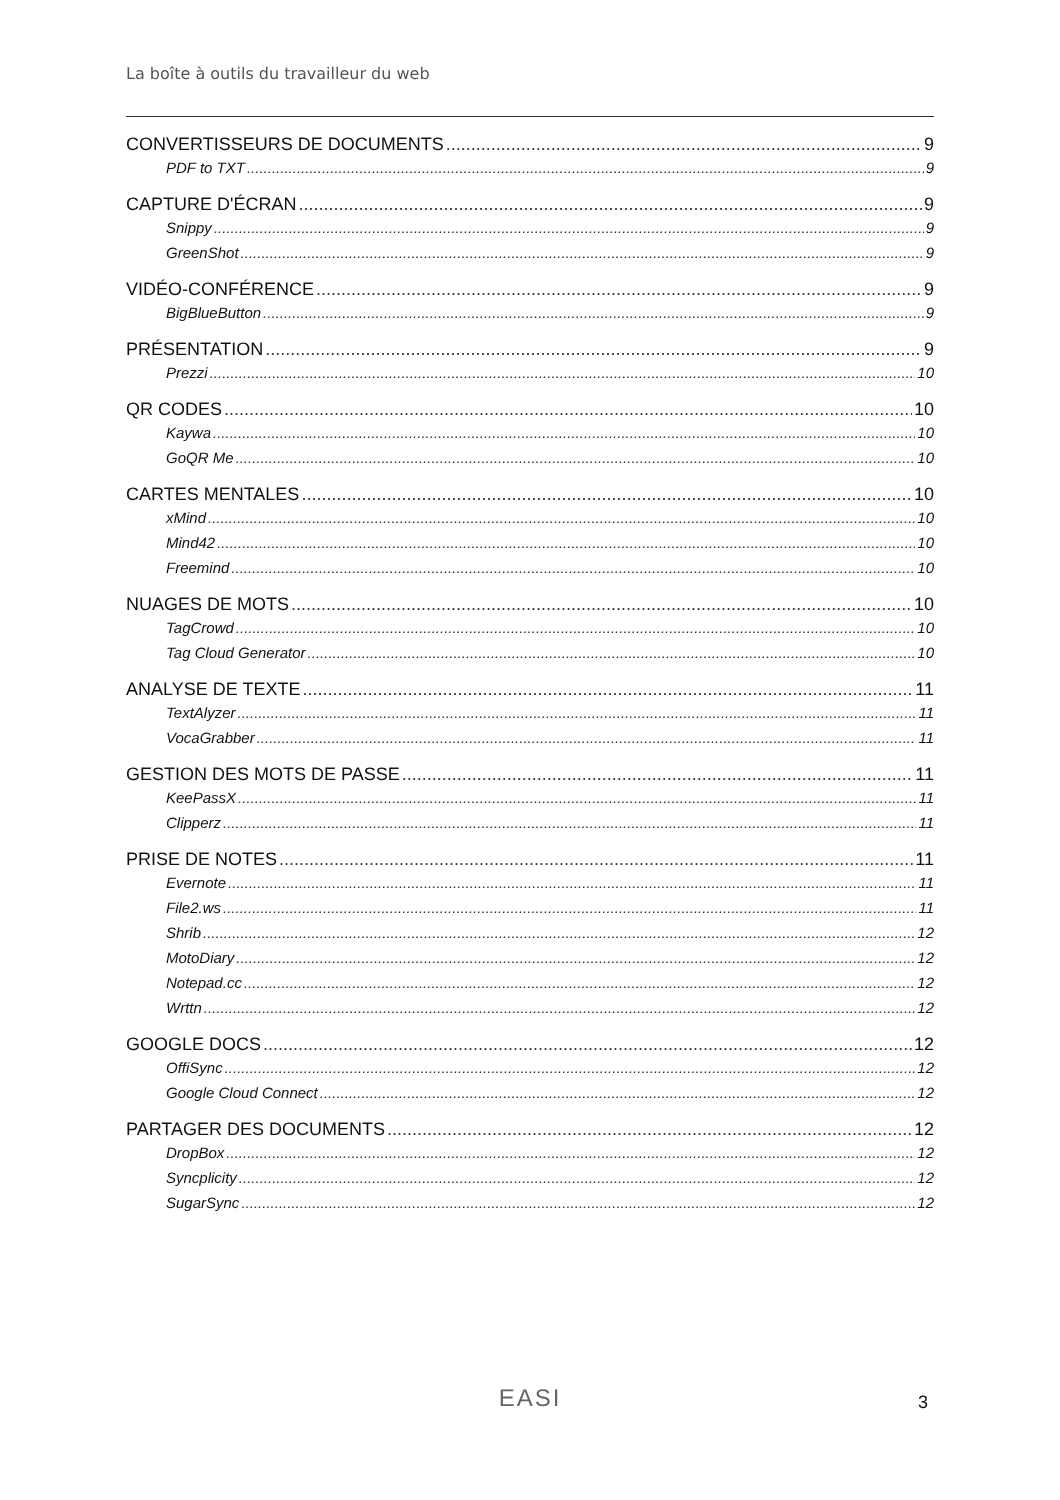La boîte à outils du travailleur du web
CONVERTISSEURS DE DOCUMENTS 9
PDF to TXT 9
CAPTURE D'ÉCRAN 9
Snippy 9
GreenShot 9
VIDÉO-CONFÉRENCE 9
BigBlueButton 9
PRÉSENTATION 9
Prezzi 10
QR CODES 10
Kaywa 10
GoQR Me 10
CARTES MENTALES 10
xMind 10
Mind42 10
Freemind 10
NUAGES DE MOTS 10
TagCrowd 10
Tag Cloud Generator 10
ANALYSE DE TEXTE 11
TextAlyzer 11
VocaGrabber 11
GESTION DES MOTS DE PASSE 11
KeePassX 11
Clipperz 11
PRISE DE NOTES 11
Evernote 11
File2.ws 11
Shrib 12
MotoDiary 12
Notepad.cc 12
Wrttn 12
GOOGLE DOCS 12
OffiSync 12
Google Cloud Connect 12
PARTAGER DES DOCUMENTS 12
DropBox 12
Syncplicity 12
SugarSync 12
EASI 3